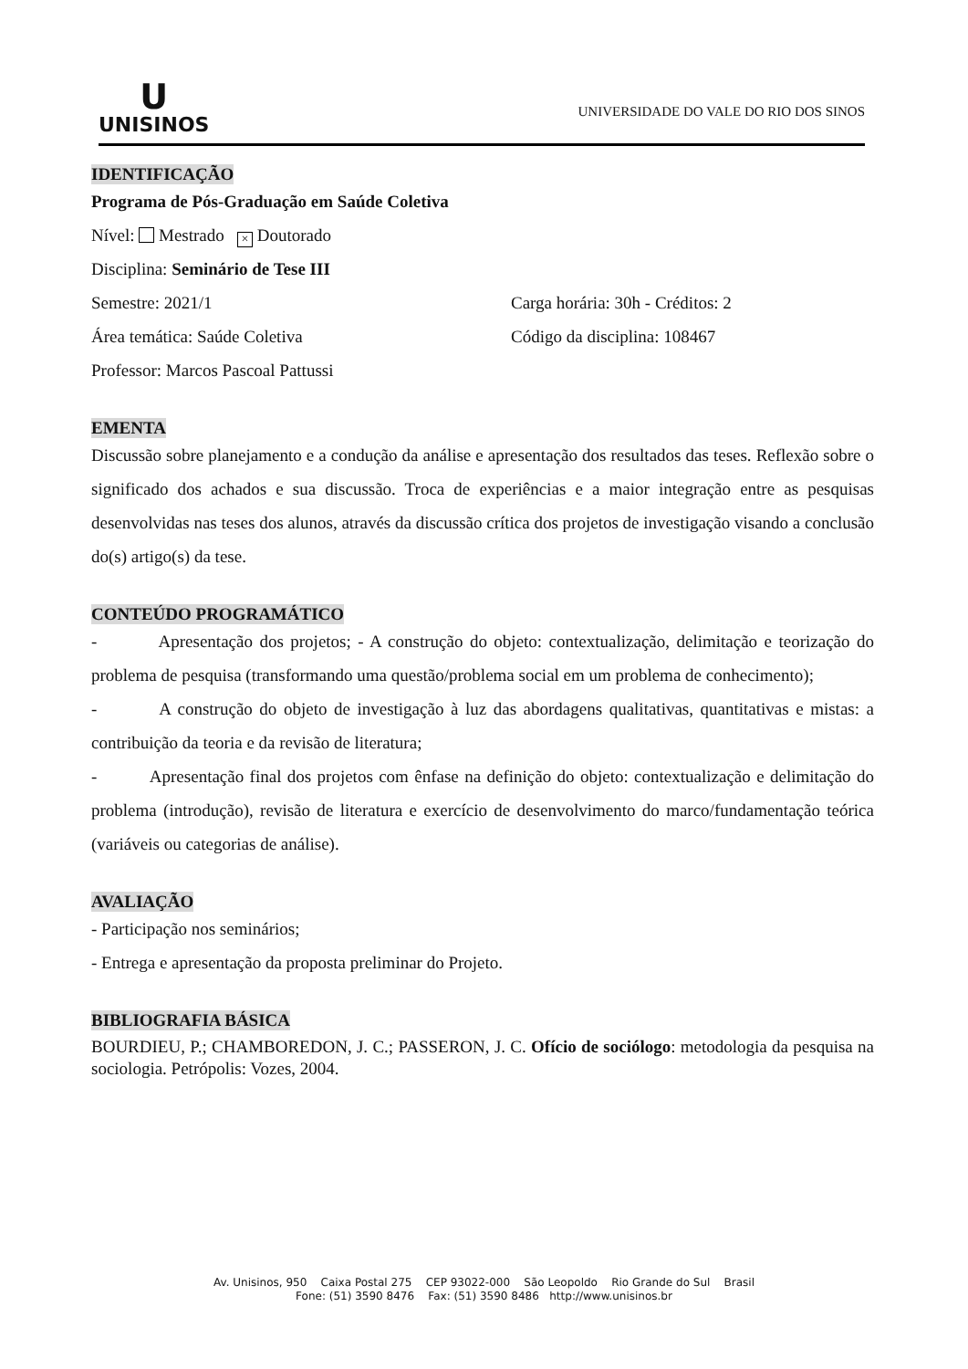U
UNISINOS
UNIVERSIDADE DO VALE DO RIO DOS SINOS
IDENTIFICAÇÃO
Programa de Pós-Graduação em Saúde Coletiva
Nível: Mestrado × Doutorado
Disciplina: Seminário de Tese III
Semestre: 2021/1 Carga horária: 30h - Créditos: 2
Área temática: Saúde Coletiva Código da disciplina: 108467
Professor: Marcos Pascoal Pattussi
EMENTA
Discussão sobre planejamento e a condução da análise e apresentação dos resultados das teses. Reflexão sobre o significado dos achados e sua discussão. Troca de experiências e a maior integração entre as pesquisas desenvolvidas nas teses dos alunos, através da discussão crítica dos projetos de investigação visando a conclusão do(s) artigo(s) da tese.
CONTEÚDO PROGRAMÁTICO
- Apresentação dos projetos; - A construção do objeto: contextualização, delimitação e teorização do problema de pesquisa (transformando uma questão/problema social em um problema de conhecimento);
- A construção do objeto de investigação à luz das abordagens qualitativas, quantitativas e mistas: a contribuição da teoria e da revisão de literatura;
- Apresentação final dos projetos com ênfase na definição do objeto: contextualização e delimitação do problema (introdução), revisão de literatura e exercício de desenvolvimento do marco/fundamentação teórica (variáveis ou categorias de análise).
AVALIAÇÃO
- Participação nos seminários;
- Entrega e apresentação da proposta preliminar do Projeto.
BIBLIOGRAFIA BÁSICA
BOURDIEU, P.; CHAMBOREDON, J. C.; PASSERON, J. C. Ofício de sociólogo: metodologia da pesquisa na sociologia. Petrópolis: Vozes, 2004.
Av. Unisinos, 950 Caixa Postal 275 CEP 93022-000 São Leopoldo Rio Grande do Sul Brasil
Fone: (51) 3590 8476 Fax: (51) 3590 8486 http://www.unisinos.br